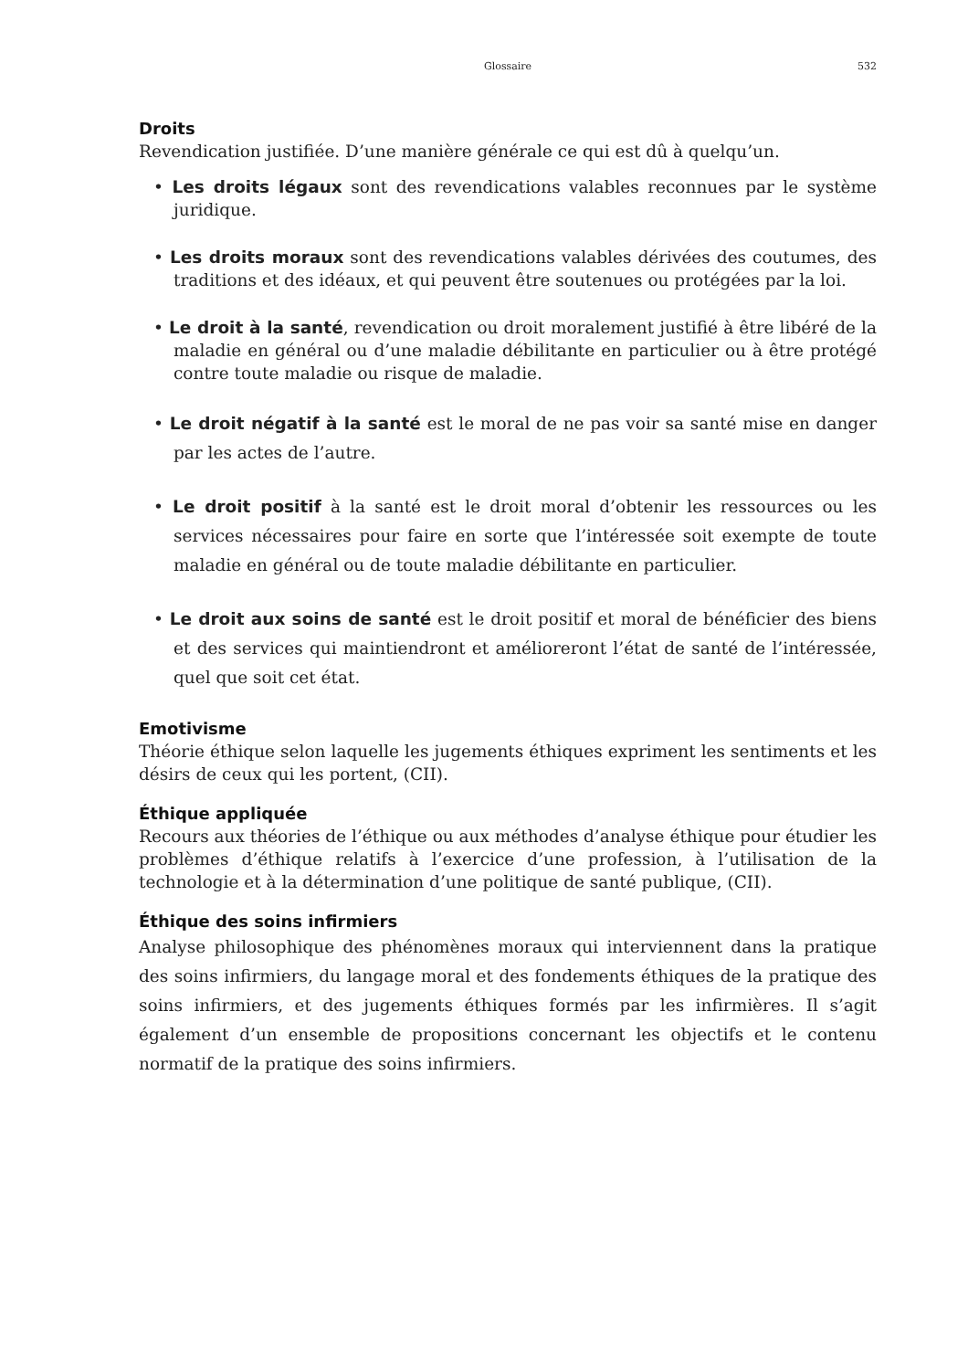Glossaire
532
Droits
Revendication justifiée. D’une manière générale ce qui est dû à quelqu’un.
• Les droits légaux sont des revendications valables reconnues par le système juridique.
• Les droits moraux sont des revendications valables dérivées des coutumes, des traditions et des idéaux, et qui peuvent être soutenues ou protégées par la loi.
• Le droit à la santé, revendication ou droit moralement justifié à être libéré de la maladie en général ou d’une maladie débilitante en particulier ou à être protégé contre toute maladie ou risque de maladie.
• Le droit négatif à la santé est le moral de ne pas voir sa santé mise en danger par les actes de l’autre.
• Le droit positif à la santé est le droit moral d’obtenir les ressources ou les services nécessaires pour faire en sorte que l’intéressée soit exempte de toute maladie en général ou de toute maladie débilitante en particulier.
• Le droit aux soins de santé est le droit positif et moral de bénéficier des biens et des services qui maintiendront et amélioreront l’état de santé de l’intéressée, quel que soit cet état.
Emotivisme
Théorie éthique selon laquelle les jugements éthiques expriment les sentiments et les désirs de ceux qui les portent, (CII).
Éthique appliquée
Recours aux théories de l’éthique ou aux méthodes d’analyse éthique pour étudier les problèmes d’éthique relatifs à l’exercice d’une profession, à l’utilisation de la technologie et à la détermination d’une politique de santé publique, (CII).
Éthique des soins infirmiers
Analyse philosophique des phénomènes moraux qui interviennent dans la pratique des soins infirmiers, du langage moral et des fondements éthiques de la pratique des soins infirmiers, et des jugements éthiques formés par les infirmières. Il s’agit également d’un ensemble de propositions concernant les objectifs et le contenu normatif de la pratique des soins infirmiers.